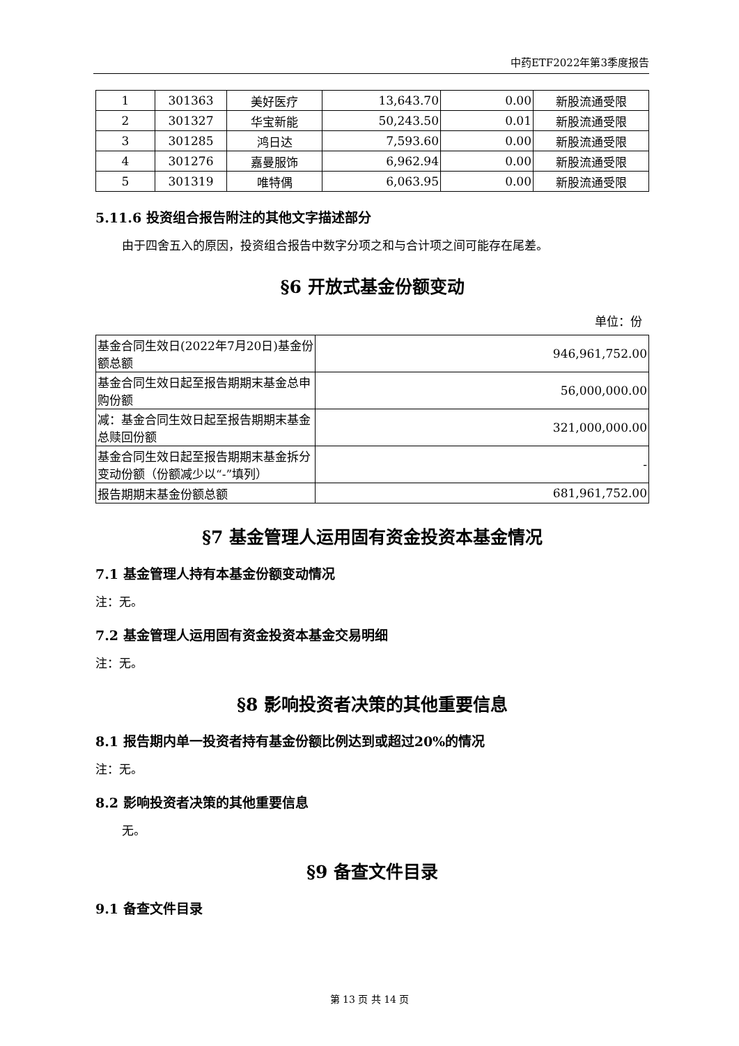中药ETF2022年第3季度报告
| 1 | 301363 | 美好医疗 | 13,643.70 | 0.00 | 新股流通受限 |
| 2 | 301327 | 华宝新能 | 50,243.50 | 0.01 | 新股流通受限 |
| 3 | 301285 | 鸿日达 | 7,593.60 | 0.00 | 新股流通受限 |
| 4 | 301276 | 嘉曼服饰 | 6,962.94 | 0.00 | 新股流通受限 |
| 5 | 301319 | 唯特偶 | 6,063.95 | 0.00 | 新股流通受限 |
5.11.6 投资组合报告附注的其他文字描述部分
由于四舍五入的原因，投资组合报告中数字分项之和与合计项之间可能存在尾差。
§6 开放式基金份额变动
单位：份
| 基金合同生效日(2022年7月20日)基金份额总额 | 946,961,752.00 |
| 基金合同生效日起至报告期期末基金总申购份额 | 56,000,000.00 |
| 减：基金合同生效日起至报告期期末基金总赎回份额 | 321,000,000.00 |
| 基金合同生效日起至报告期期末基金拆分变动份额（份额减少以“-”填列） | - |
| 报告期期末基金份额总额 | 681,961,752.00 |
§7 基金管理人运用固有资金投资本基金情况
7.1 基金管理人持有本基金份额变动情况
注：无。
7.2 基金管理人运用固有资金投资本基金交易明细
注：无。
§8 影响投资者决策的其他重要信息
8.1 报告期内单一投资者持有基金份额比例达到或超过20%的情况
注：无。
8.2 影响投资者决策的其他重要信息
无。
§9 备查文件目录
9.1 备查文件目录
第 13 页 共 14 页